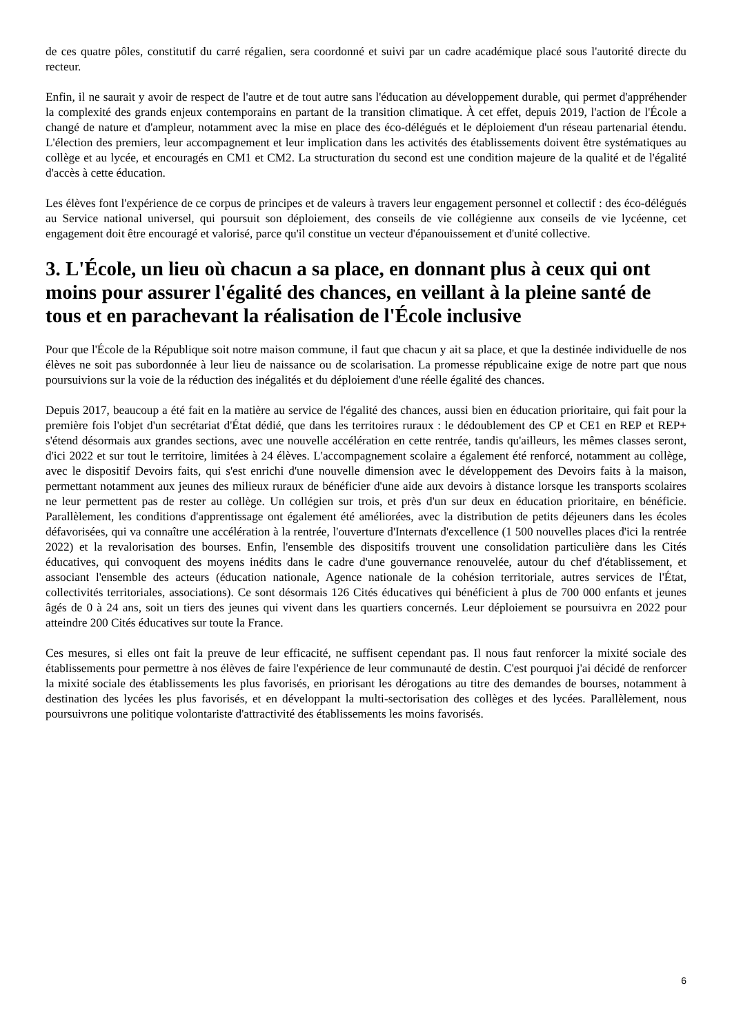de ces quatre pôles, constitutif du carré régalien, sera coordonné et suivi par un cadre académique placé sous l'autorité directe du recteur.
Enfin, il ne saurait y avoir de respect de l'autre et de tout autre sans l'éducation au développement durable, qui permet d'appréhender la complexité des grands enjeux contemporains en partant de la transition climatique. À cet effet, depuis 2019, l'action de l'École a changé de nature et d'ampleur, notamment avec la mise en place des éco-délégués et le déploiement d'un réseau partenarial étendu. L'élection des premiers, leur accompagnement et leur implication dans les activités des établissements doivent être systématiques au collège et au lycée, et encouragés en CM1 et CM2. La structuration du second est une condition majeure de la qualité et de l'égalité d'accès à cette éducation.
Les élèves font l'expérience de ce corpus de principes et de valeurs à travers leur engagement personnel et collectif : des éco-délégués au Service national universel, qui poursuit son déploiement, des conseils de vie collégienne aux conseils de vie lycéenne, cet engagement doit être encouragé et valorisé, parce qu'il constitue un vecteur d'épanouissement et d'unité collective.
3. L'École, un lieu où chacun a sa place, en donnant plus à ceux qui ont moins pour assurer l'égalité des chances, en veillant à la pleine santé de tous et en parachevant la réalisation de l'École inclusive
Pour que l'École de la République soit notre maison commune, il faut que chacun y ait sa place, et que la destinée individuelle de nos élèves ne soit pas subordonnée à leur lieu de naissance ou de scolarisation. La promesse républicaine exige de notre part que nous poursuivions sur la voie de la réduction des inégalités et du déploiement d'une réelle égalité des chances.
Depuis 2017, beaucoup a été fait en la matière au service de l'égalité des chances, aussi bien en éducation prioritaire, qui fait pour la première fois l'objet d'un secrétariat d'État dédié, que dans les territoires ruraux : le dédoublement des CP et CE1 en REP et REP+ s'étend désormais aux grandes sections, avec une nouvelle accélération en cette rentrée, tandis qu'ailleurs, les mêmes classes seront, d'ici 2022 et sur tout le territoire, limitées à 24 élèves. L'accompagnement scolaire a également été renforcé, notamment au collège, avec le dispositif Devoirs faits, qui s'est enrichi d'une nouvelle dimension avec le développement des Devoirs faits à la maison, permettant notamment aux jeunes des milieux ruraux de bénéficier d'une aide aux devoirs à distance lorsque les transports scolaires ne leur permettent pas de rester au collège. Un collégien sur trois, et près d'un sur deux en éducation prioritaire, en bénéficie. Parallèlement, les conditions d'apprentissage ont également été améliorées, avec la distribution de petits déjeuners dans les écoles défavorisées, qui va connaître une accélération à la rentrée, l'ouverture d'Internats d'excellence (1 500 nouvelles places d'ici la rentrée 2022) et la revalorisation des bourses. Enfin, l'ensemble des dispositifs trouvent une consolidation particulière dans les Cités éducatives, qui convoquent des moyens inédits dans le cadre d'une gouvernance renouvelée, autour du chef d'établissement, et associant l'ensemble des acteurs (éducation nationale, Agence nationale de la cohésion territoriale, autres services de l'État, collectivités territoriales, associations). Ce sont désormais 126 Cités éducatives qui bénéficient à plus de 700 000 enfants et jeunes âgés de 0 à 24 ans, soit un tiers des jeunes qui vivent dans les quartiers concernés. Leur déploiement se poursuivra en 2022 pour atteindre 200 Cités éducatives sur toute la France.
Ces mesures, si elles ont fait la preuve de leur efficacité, ne suffisent cependant pas. Il nous faut renforcer la mixité sociale des établissements pour permettre à nos élèves de faire l'expérience de leur communauté de destin. C'est pourquoi j'ai décidé de renforcer la mixité sociale des établissements les plus favorisés, en priorisant les dérogations au titre des demandes de bourses, notamment à destination des lycées les plus favorisés, et en développant la multi-sectorisation des collèges et des lycées. Parallèlement, nous poursuivrons une politique volontariste d'attractivité des établissements les moins favorisés.
6